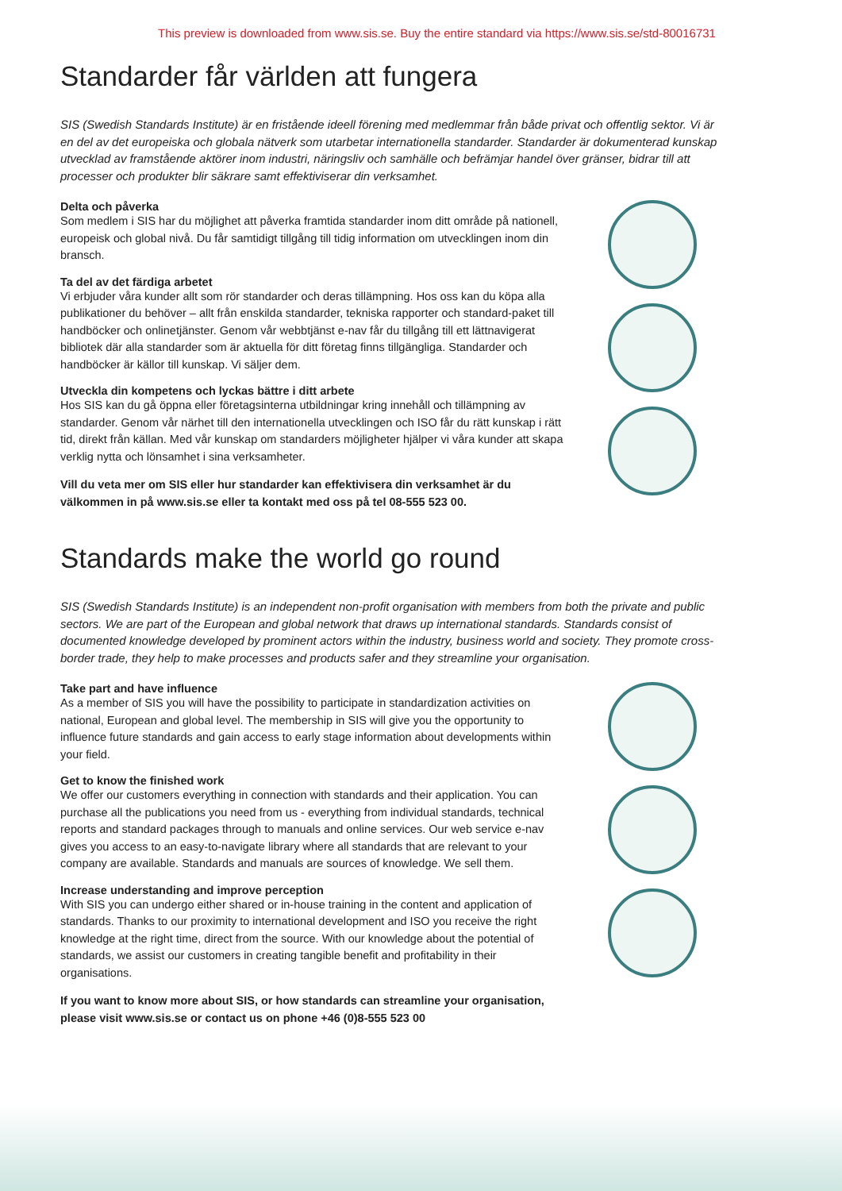This preview is downloaded from www.sis.se. Buy the entire standard via https://www.sis.se/std-80016731
Standarder får världen att fungera
SIS (Swedish Standards Institute) är en fristående ideell förening med medlemmar från både privat och offentlig sektor. Vi är en del av det europeiska och globala nätverk som utarbetar internationella standarder. Standarder är dokumenterad kunskap utvecklad av framstående aktörer inom industri, näringsliv och samhälle och befrämjar handel över gränser, bidrar till att processer och produkter blir säkrare samt effektiviserar din verksamhet.
Delta och påverka
Som medlem i SIS har du möjlighet att påverka framtida standarder inom ditt område på nationell, europeisk och global nivå. Du får samtidigt tillgång till tidig information om utvecklingen inom din bransch.
Ta del av det färdiga arbetet
Vi erbjuder våra kunder allt som rör standarder och deras tillämpning. Hos oss kan du köpa alla publikationer du behöver – allt från enskilda standarder, tekniska rapporter och standard-paket till handböcker och onlinetjänster. Genom vår webbtjänst e-nav får du tillgång till ett lättnavigerat bibliotek där alla standarder som är aktuella för ditt företag finns tillgängliga. Standarder och handböcker är källor till kunskap. Vi säljer dem.
Utveckla din kompetens och lyckas bättre i ditt arbete
Hos SIS kan du gå öppna eller företagsinterna utbildningar kring innehåll och tillämpning av standarder. Genom vår närhet till den internationella utvecklingen och ISO får du rätt kunskap i rätt tid, direkt från källan. Med vår kunskap om standarders möjligheter hjälper vi våra kunder att skapa verklig nytta och lönsamhet i sina verksamheter.
Vill du veta mer om SIS eller hur standarder kan effektivisera din verksamhet är du välkommen in på www.sis.se eller ta kontakt med oss på tel 08-555 523 00.
Standards make the world go round
SIS (Swedish Standards Institute) is an independent non-profit organisation with members from both the private and public sectors. We are part of the European and global network that draws up international standards. Standards consist of documented knowledge developed by prominent actors within the industry, business world and society. They promote cross-border trade, they help to make processes and products safer and they streamline your organisation.
Take part and have influence
As a member of SIS you will have the possibility to participate in standardization activities on national, European and global level. The membership in SIS will give you the opportunity to influence future standards and gain access to early stage information about developments within your field.
Get to know the finished work
We offer our customers everything in connection with standards and their application. You can purchase all the publications you need from us - everything from individual standards, technical reports and standard packages through to manuals and online services. Our web service e-nav gives you access to an easy-to-navigate library where all standards that are relevant to your company are available. Standards and manuals are sources of knowledge. We sell them.
Increase understanding and improve perception
With SIS you can undergo either shared or in-house training in the content and application of standards. Thanks to our proximity to international development and ISO you receive the right knowledge at the right time, direct from the source. With our knowledge about the potential of standards, we assist our customers in creating tangible benefit and profitability in their organisations.
If you want to know more about SIS, or how standards can streamline your organisation, please visit www.sis.se or contact us on phone +46 (0)8-555 523 00